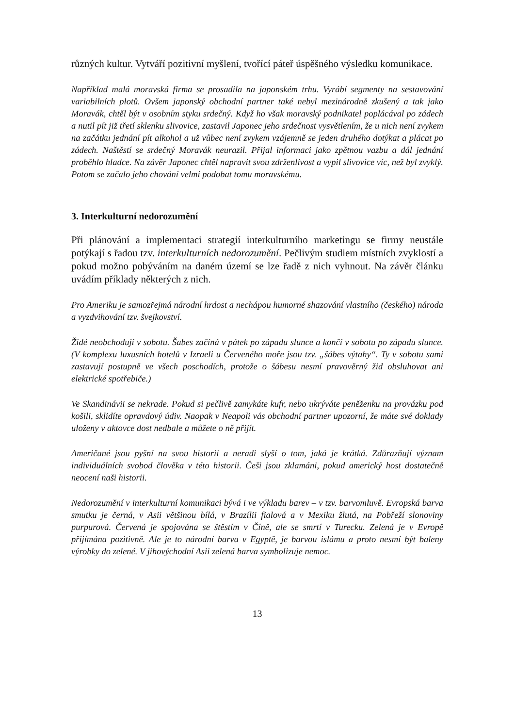různých kultur. Vytváří pozitivní myšlení, tvořící páteř úspěšného výsledku komunikace.
Například malá moravská firma se prosadila na japonském trhu. Vyrábí segmenty na sestavování variabilních plotů. Ovšem japonský obchodní partner také nebyl mezinárodně zkušený a tak jako Moravák, chtěl být v osobním styku srdečný. Když ho však moravský podnikatel poplácával po zádech a nutil pít již třetí sklenku slivovice, zastavil Japonec jeho srdečnost vysvětlením, že u nich není zvykem na začátku jednání pít alkohol a už vůbec není zvykem vzájemně se jeden druhého dotýkat a plácat po zádech. Naštěstí se srdečný Moravák neurazil. Přijal informaci jako zpětnou vazbu a dál jednání proběhlo hladce. Na závěr Japonec chtěl napravit svou zdrženlivost a vypil slivovice víc, než byl zvyklý. Potom se začalo jeho chování velmi podobat tomu moravskému.
3. Interkulturní nedorozumění
Při plánování a implementaci strategií interkulturního marketingu se firmy neustále potýkají s řadou tzv. interkulturních nedorozumění. Pečlivým studiem místních zvyklostí a pokud možno pobýváním na daném území se lze řadě z nich vyhnout. Na závěr článku uvádím příklady některých z nich.
Pro Ameriku je samozřejmá národní hrdost a nechápou humorné shazování vlastního (českého) národa a vyzdvihování tzv. švejkovství.
Židé neobchodují v sobotu. Šabes začíná v pátek po západu slunce a končí v sobotu po západu slunce. (V komplexu luxusních hotelů v Izraeli u Červeného moře jsou tzv. „šábes výtahy“. Ty v sobotu sami zastavují postupně ve všech poschodích, protože o šábesu nesmí pravověrný žid obsluhovat ani elektrické spotřebiče.)
Ve Skandinávii se nekrade. Pokud si pečlivě zamykáte kufr, nebo ukrýváte peněženku na provázku pod košili, sklidíte opravdový údiv. Naopak v Neapoli vás obchodní partner upozorní, že máte své doklady uloženy v aktovce dost nedbale a můžete o ně přijít.
Američané jsou pyšní na svou historii a neradi slyší o tom, jaká je krátká. Zdůrazňují význam individuálních svobod člověka v této historii. Češi jsou zklamáni, pokud americký host dostatečně neocení naši historii.
Nedorozumění v interkulturní komunikaci bývá i ve výkladu barev – v tzv. barvomluvě. Evropská barva smutku je černá, v Asii většinou bílá, v Brazílii fialová a v Mexiku žlutá, na Pobřeží slonoviny purpurová. Červená je spojována se štěstím v Číně, ale se smrtí v Turecku. Zelená je v Evropě přijímána pozitivně. Ale je to národní barva v Egyptě, je barvou islámu a proto nesmí být baleny výrobky do zelené. V jihovýchodní Asii zelená barva symbolizuje nemoc.
13